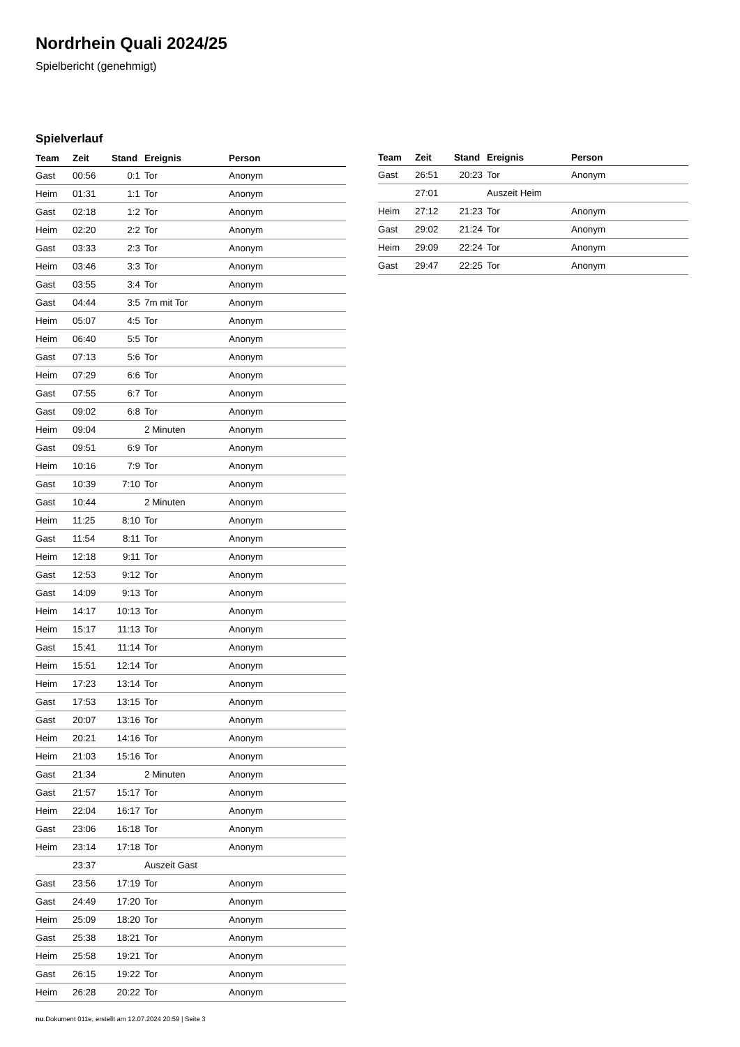Nordrhein Quali 2024/25
Spielbericht (genehmigt)
Spielverlauf
| Team | Zeit | Stand | Ereignis | Person |
| --- | --- | --- | --- | --- |
| Gast | 00:56 | 0:1 | Tor | Anonym |
| Heim | 01:31 | 1:1 | Tor | Anonym |
| Gast | 02:18 | 1:2 | Tor | Anonym |
| Heim | 02:20 | 2:2 | Tor | Anonym |
| Gast | 03:33 | 2:3 | Tor | Anonym |
| Heim | 03:46 | 3:3 | Tor | Anonym |
| Gast | 03:55 | 3:4 | Tor | Anonym |
| Gast | 04:44 | 3:5 | 7m mit Tor | Anonym |
| Heim | 05:07 | 4:5 | Tor | Anonym |
| Heim | 06:40 | 5:5 | Tor | Anonym |
| Gast | 07:13 | 5:6 | Tor | Anonym |
| Heim | 07:29 | 6:6 | Tor | Anonym |
| Gast | 07:55 | 6:7 | Tor | Anonym |
| Gast | 09:02 | 6:8 | Tor | Anonym |
| Heim | 09:04 | | 2 Minuten | Anonym |
| Gast | 09:51 | 6:9 | Tor | Anonym |
| Heim | 10:16 | 7:9 | Tor | Anonym |
| Gast | 10:39 | 7:10 | Tor | Anonym |
| Gast | 10:44 | | 2 Minuten | Anonym |
| Heim | 11:25 | 8:10 | Tor | Anonym |
| Gast | 11:54 | 8:11 | Tor | Anonym |
| Heim | 12:18 | 9:11 | Tor | Anonym |
| Gast | 12:53 | 9:12 | Tor | Anonym |
| Gast | 14:09 | 9:13 | Tor | Anonym |
| Heim | 14:17 | 10:13 | Tor | Anonym |
| Heim | 15:17 | 11:13 | Tor | Anonym |
| Gast | 15:41 | 11:14 | Tor | Anonym |
| Heim | 15:51 | 12:14 | Tor | Anonym |
| Heim | 17:23 | 13:14 | Tor | Anonym |
| Gast | 17:53 | 13:15 | Tor | Anonym |
| Gast | 20:07 | 13:16 | Tor | Anonym |
| Heim | 20:21 | 14:16 | Tor | Anonym |
| Heim | 21:03 | 15:16 | Tor | Anonym |
| Gast | 21:34 | | 2 Minuten | Anonym |
| Gast | 21:57 | 15:17 | Tor | Anonym |
| Heim | 22:04 | 16:17 | Tor | Anonym |
| Gast | 23:06 | 16:18 | Tor | Anonym |
| Heim | 23:14 | 17:18 | Tor | Anonym |
| | 23:37 | | Auszeit Gast | |
| Gast | 23:56 | 17:19 | Tor | Anonym |
| Gast | 24:49 | 17:20 | Tor | Anonym |
| Heim | 25:09 | 18:20 | Tor | Anonym |
| Gast | 25:38 | 18:21 | Tor | Anonym |
| Heim | 25:58 | 19:21 | Tor | Anonym |
| Gast | 26:15 | 19:22 | Tor | Anonym |
| Heim | 26:28 | 20:22 | Tor | Anonym |
| Team | Zeit | Stand | Ereignis | Person |
| --- | --- | --- | --- | --- |
| Gast | 26:51 | 20:23 | Tor | Anonym |
| | 27:01 | | Auszeit Heim | |
| Heim | 27:12 | 21:23 | Tor | Anonym |
| Gast | 29:02 | 21:24 | Tor | Anonym |
| Heim | 29:09 | 22:24 | Tor | Anonym |
| Gast | 29:47 | 22:25 | Tor | Anonym |
nu.Dokument 011e, erstellt am 12.07.2024 20:59 | Seite 3